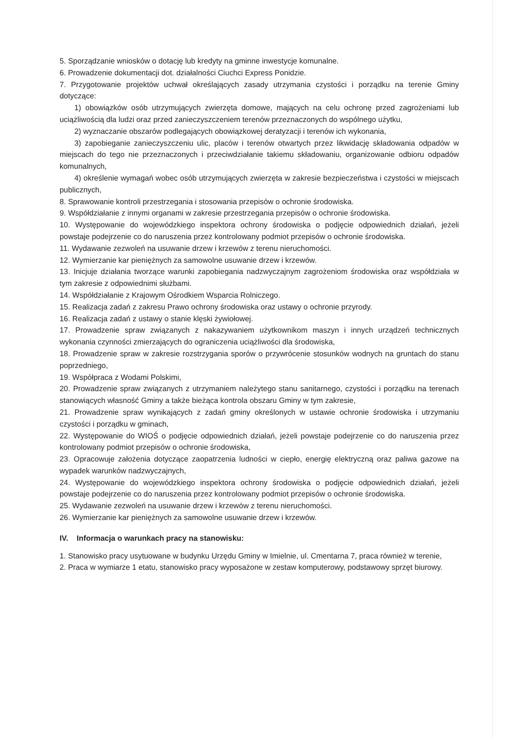5. Sporządzanie wniosków o dotację lub kredyty na gminne inwestycje komunalne.
6. Prowadzenie dokumentacji dot. działalności Ciuchci Express Ponidzie.
7. Przygotowanie projektów uchwał określających zasady utrzymania czystości i porządku na terenie Gminy dotyczące:
1) obowiązków osób utrzymujących zwierzęta domowe, mających na celu ochronę przed zagrożeniami lub uciążliwością dla ludzi oraz przed zanieczyszczeniem terenów przeznaczonych do wspólnego użytku,
2) wyznaczanie obszarów podlegających obowiązkowej deratyzacji i terenów ich wykonania,
3) zapobieganie zanieczyszczeniu ulic, placów i terenów otwartych przez likwidację składowania odpadów w miejscach do tego nie przeznaczonych i przeciwdziałanie takiemu składowaniu, organizowanie odbioru odpadów komunalnych,
4) określenie wymagań wobec osób utrzymujących zwierzęta w zakresie bezpieczeństwa i czystości w miejscach publicznych,
8. Sprawowanie kontroli przestrzegania i stosowania przepisów o ochronie środowiska.
9. Współdziałanie z innymi organami w zakresie przestrzegania przepisów o ochronie środowiska.
10. Występowanie do wojewódzkiego inspektora ochrony środowiska o podjęcie odpowiednich działań, jeżeli powstaje podejrzenie co do naruszenia przez kontrolowany podmiot przepisów o ochronie środowiska.
11. Wydawanie zezwoleń na usuwanie drzew i krzewów z terenu nieruchomości.
12. Wymierzanie kar pieniężnych za samowolne usuwanie drzew i krzewów.
13. Inicjuje działania tworzące warunki zapobiegania nadzwyczajnym zagrożeniom środowiska oraz współdziała w tym zakresie z odpowiednimi służbami.
14. Współdziałanie z Krajowym Ośrodkiem Wsparcia Rolniczego.
15. Realizacja zadań z zakresu Prawo ochrony środowiska oraz ustawy o ochronie przyrody.
16. Realizacja zadań z ustawy o stanie klęski żywiołowej.
17. Prowadzenie spraw związanych z nakazywaniem użytkownikom maszyn i innych urządzeń technicznych wykonania czynności zmierzających do ograniczenia uciążliwości dla środowiska,
18. Prowadzenie spraw w zakresie rozstrzygania sporów o przywrócenie stosunków wodnych na gruntach do stanu poprzedniego,
19. Współpraca z Wodami Polskimi,
20. Prowadzenie spraw związanych z utrzymaniem należytego stanu sanitarnego, czystości i porządku na terenach stanowiących własność Gminy a także bieżąca kontrola obszaru Gminy w tym zakresie,
21. Prowadzenie spraw wynikających z zadań gminy określonych w ustawie ochronie środowiska i utrzymaniu czystości i porządku w gminach,
22. Występowanie do WIOŚ o podjęcie odpowiednich działań, jeżeli powstaje podejrzenie co do naruszenia przez kontrolowany podmiot przepisów o ochronie środowiska,
23. Opracowuje założenia dotyczące zaopatrzenia ludności w ciepło, energię elektryczną oraz paliwa gazowe na wypadek warunków nadzwyczajnych,
24. Występowanie do wojewódzkiego inspektora ochrony środowiska o podjęcie odpowiednich działań, jeżeli powstaje podejrzenie co do naruszenia przez kontrolowany podmiot przepisów o ochronie środowiska.
25. Wydawanie zezwoleń na usuwanie drzew i krzewów z terenu nieruchomości.
26. Wymierzanie kar pieniężnych za samowolne usuwanie drzew i krzewów.
IV. Informacja o warunkach pracy na stanowisku:
1. Stanowisko pracy usytuowane w budynku Urzędu Gminy w Imielnie, ul. Cmentarna 7, praca również w terenie,
2. Praca w wymiarze 1 etatu, stanowisko pracy wyposażone w zestaw komputerowy, podstawowy sprzęt biurowy.